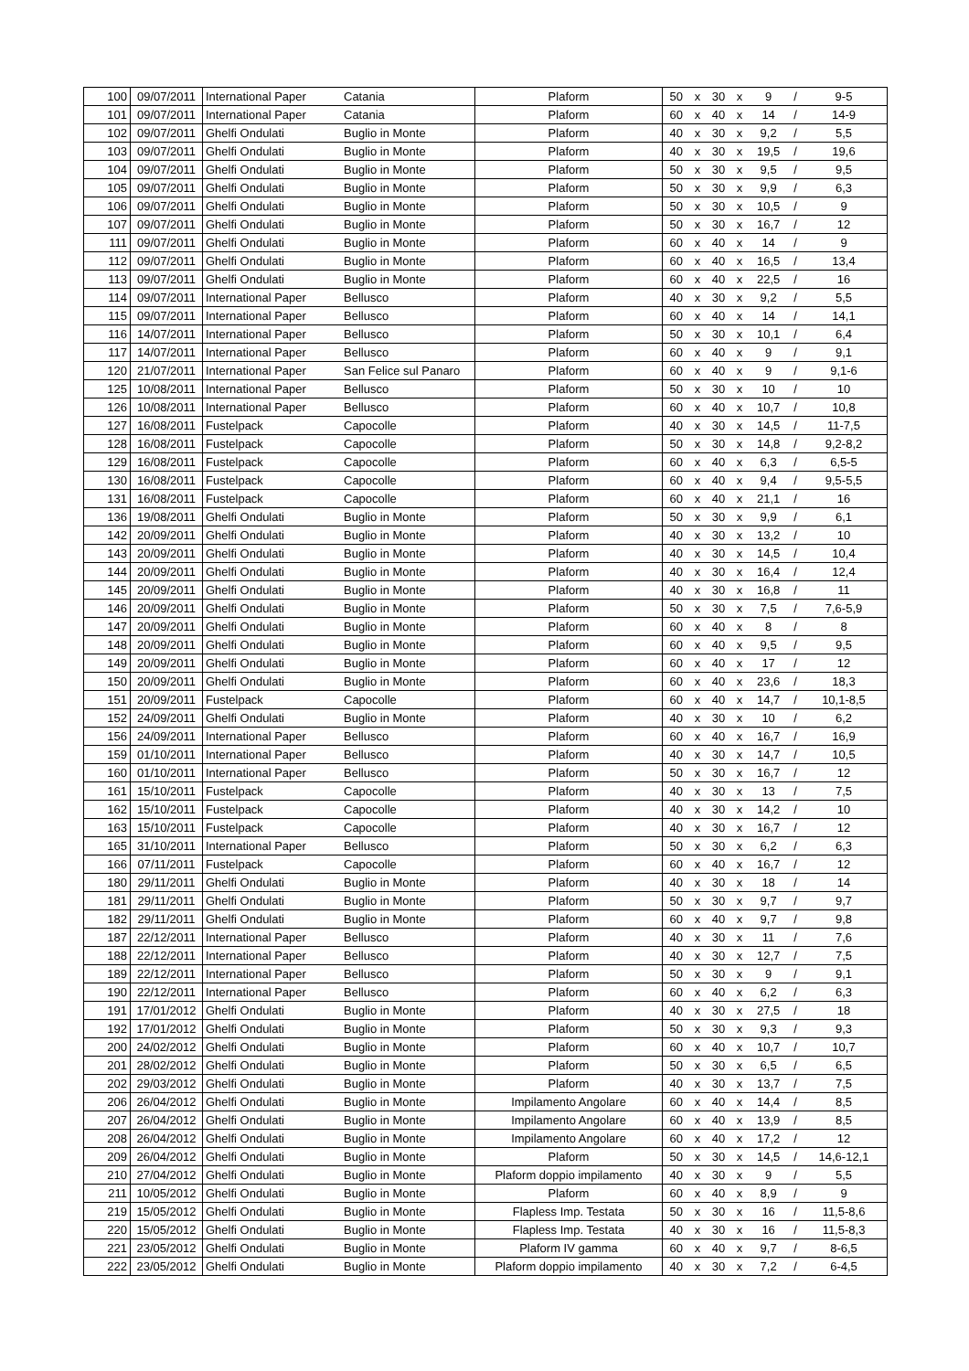| 100 | 09/07/2011 | International Paper | Catania | Plaform | 50 | x | 30 | x | 9 | / | 9-5 |
| 101 | 09/07/2011 | International Paper | Catania | Plaform | 60 | x | 40 | x | 14 | / | 14-9 |
| 102 | 09/07/2011 | Ghelfi Ondulati | Buglio in Monte | Plaform | 40 | x | 30 | x | 9,2 | / | 5,5 |
| 103 | 09/07/2011 | Ghelfi Ondulati | Buglio in Monte | Plaform | 40 | x | 30 | x | 19,5 | / | 19,6 |
| 104 | 09/07/2011 | Ghelfi Ondulati | Buglio in Monte | Plaform | 50 | x | 30 | x | 9,5 | / | 9,5 |
| 105 | 09/07/2011 | Ghelfi Ondulati | Buglio in Monte | Plaform | 50 | x | 30 | x | 9,9 | / | 6,3 |
| 106 | 09/07/2011 | Ghelfi Ondulati | Buglio in Monte | Plaform | 50 | x | 30 | x | 10,5 | / | 9 |
| 107 | 09/07/2011 | Ghelfi Ondulati | Buglio in Monte | Plaform | 50 | x | 30 | x | 16,7 | / | 12 |
| 111 | 09/07/2011 | Ghelfi Ondulati | Buglio in Monte | Plaform | 60 | x | 40 | x | 14 | / | 9 |
| 112 | 09/07/2011 | Ghelfi Ondulati | Buglio in Monte | Plaform | 60 | x | 40 | x | 16,5 | / | 13,4 |
| 113 | 09/07/2011 | Ghelfi Ondulati | Buglio in Monte | Plaform | 60 | x | 40 | x | 22,5 | / | 16 |
| 114 | 09/07/2011 | International Paper | Bellusco | Plaform | 40 | x | 30 | x | 9,2 | / | 5,5 |
| 115 | 09/07/2011 | International Paper | Bellusco | Plaform | 60 | x | 40 | x | 14 | / | 14,1 |
| 116 | 14/07/2011 | International Paper | Bellusco | Plaform | 50 | x | 30 | x | 10,1 | / | 6,4 |
| 117 | 14/07/2011 | International Paper | Bellusco | Plaform | 60 | x | 40 | x | 9 | / | 9,1 |
| 120 | 21/07/2011 | International Paper | San Felice sul Panaro | Plaform | 60 | x | 40 | x | 9 | / | 9,1-6 |
| 125 | 10/08/2011 | International Paper | Bellusco | Plaform | 50 | x | 30 | x | 10 | / | 10 |
| 126 | 10/08/2011 | International Paper | Bellusco | Plaform | 60 | x | 40 | x | 10,7 | / | 10,8 |
| 127 | 16/08/2011 | Fustelpack | Capocolle | Plaform | 40 | x | 30 | x | 14,5 | / | 11-7,5 |
| 128 | 16/08/2011 | Fustelpack | Capocolle | Plaform | 50 | x | 30 | x | 14,8 | / | 9,2-8,2 |
| 129 | 16/08/2011 | Fustelpack | Capocolle | Plaform | 60 | x | 40 | x | 6,3 | / | 6,5-5 |
| 130 | 16/08/2011 | Fustelpack | Capocolle | Plaform | 60 | x | 40 | x | 9,4 | / | 9,5-5,5 |
| 131 | 16/08/2011 | Fustelpack | Capocolle | Plaform | 60 | x | 40 | x | 21,1 | / | 16 |
| 136 | 19/08/2011 | Ghelfi Ondulati | Buglio in Monte | Plaform | 50 | x | 30 | x | 9,9 | / | 6,1 |
| 142 | 20/09/2011 | Ghelfi Ondulati | Buglio in Monte | Plaform | 40 | x | 30 | x | 13,2 | / | 10 |
| 143 | 20/09/2011 | Ghelfi Ondulati | Buglio in Monte | Plaform | 40 | x | 30 | x | 14,5 | / | 10,4 |
| 144 | 20/09/2011 | Ghelfi Ondulati | Buglio in Monte | Plaform | 40 | x | 30 | x | 16,4 | / | 12,4 |
| 145 | 20/09/2011 | Ghelfi Ondulati | Buglio in Monte | Plaform | 40 | x | 30 | x | 16,8 | / | 11 |
| 146 | 20/09/2011 | Ghelfi Ondulati | Buglio in Monte | Plaform | 50 | x | 30 | x | 7,5 | / | 7,6-5,9 |
| 147 | 20/09/2011 | Ghelfi Ondulati | Buglio in Monte | Plaform | 60 | x | 40 | x | 8 | / | 8 |
| 148 | 20/09/2011 | Ghelfi Ondulati | Buglio in Monte | Plaform | 60 | x | 40 | x | 9,5 | / | 9,5 |
| 149 | 20/09/2011 | Ghelfi Ondulati | Buglio in Monte | Plaform | 60 | x | 40 | x | 17 | / | 12 |
| 150 | 20/09/2011 | Ghelfi Ondulati | Buglio in Monte | Plaform | 60 | x | 40 | x | 23,6 | / | 18,3 |
| 151 | 20/09/2011 | Fustelpack | Capocolle | Plaform | 60 | x | 40 | x | 14,7 | / | 10,1-8,5 |
| 152 | 24/09/2011 | Ghelfi Ondulati | Buglio in Monte | Plaform | 40 | x | 30 | x | 10 | / | 6,2 |
| 156 | 24/09/2011 | International Paper | Bellusco | Plaform | 60 | x | 40 | x | 16,7 | / | 16,9 |
| 159 | 01/10/2011 | International Paper | Bellusco | Plaform | 40 | x | 30 | x | 14,7 | / | 10,5 |
| 160 | 01/10/2011 | International Paper | Bellusco | Plaform | 50 | x | 30 | x | 16,7 | / | 12 |
| 161 | 15/10/2011 | Fustelpack | Capocolle | Plaform | 40 | x | 30 | x | 13 | / | 7,5 |
| 162 | 15/10/2011 | Fustelpack | Capocolle | Plaform | 40 | x | 30 | x | 14,2 | / | 10 |
| 163 | 15/10/2011 | Fustelpack | Capocolle | Plaform | 40 | x | 30 | x | 16,7 | / | 12 |
| 165 | 31/10/2011 | International Paper | Bellusco | Plaform | 50 | x | 30 | x | 6,2 | / | 6,3 |
| 166 | 07/11/2011 | Fustelpack | Capocolle | Plaform | 60 | x | 40 | x | 16,7 | / | 12 |
| 180 | 29/11/2011 | Ghelfi Ondulati | Buglio in Monte | Plaform | 40 | x | 30 | x | 18 | / | 14 |
| 181 | 29/11/2011 | Ghelfi Ondulati | Buglio in Monte | Plaform | 50 | x | 30 | x | 9,7 | / | 9,7 |
| 182 | 29/11/2011 | Ghelfi Ondulati | Buglio in Monte | Plaform | 60 | x | 40 | x | 9,7 | / | 9,8 |
| 187 | 22/12/2011 | International Paper | Bellusco | Plaform | 40 | x | 30 | x | 11 | / | 7,6 |
| 188 | 22/12/2011 | International Paper | Bellusco | Plaform | 40 | x | 30 | x | 12,7 | / | 7,5 |
| 189 | 22/12/2011 | International Paper | Bellusco | Plaform | 50 | x | 30 | x | 9 | / | 9,1 |
| 190 | 22/12/2011 | International Paper | Bellusco | Plaform | 60 | x | 40 | x | 6,2 | / | 6,3 |
| 191 | 17/01/2012 | Ghelfi Ondulati | Buglio in Monte | Plaform | 40 | x | 30 | x | 27,5 | / | 18 |
| 192 | 17/01/2012 | Ghelfi Ondulati | Buglio in Monte | Plaform | 50 | x | 30 | x | 9,3 | / | 9,3 |
| 200 | 24/02/2012 | Ghelfi Ondulati | Buglio in Monte | Plaform | 60 | x | 40 | x | 10,7 | / | 10,7 |
| 201 | 28/02/2012 | Ghelfi Ondulati | Buglio in Monte | Plaform | 50 | x | 30 | x | 6,5 | / | 6,5 |
| 202 | 29/03/2012 | Ghelfi Ondulati | Buglio in Monte | Plaform | 40 | x | 30 | x | 13,7 | / | 7,5 |
| 206 | 26/04/2012 | Ghelfi Ondulati | Buglio in Monte | Impilamento Angolare | 60 | x | 40 | x | 14,4 | / | 8,5 |
| 207 | 26/04/2012 | Ghelfi Ondulati | Buglio in Monte | Impilamento Angolare | 60 | x | 40 | x | 13,9 | / | 8,5 |
| 208 | 26/04/2012 | Ghelfi Ondulati | Buglio in Monte | Impilamento Angolare | 60 | x | 40 | x | 17,2 | / | 12 |
| 209 | 26/04/2012 | Ghelfi Ondulati | Buglio in Monte | Plaform | 50 | x | 30 | x | 14,5 | / | 14,6-12,1 |
| 210 | 27/04/2012 | Ghelfi Ondulati | Buglio in Monte | Plaform doppio impilamento | 40 | x | 30 | x | 9 | / | 5,5 |
| 211 | 10/05/2012 | Ghelfi Ondulati | Buglio in Monte | Plaform | 60 | x | 40 | x | 8,9 | / | 9 |
| 219 | 15/05/2012 | Ghelfi Ondulati | Buglio in Monte | Flapless Imp. Testata | 50 | x | 30 | x | 16 | / | 11,5-8,6 |
| 220 | 15/05/2012 | Ghelfi Ondulati | Buglio in Monte | Flapless Imp. Testata | 40 | x | 30 | x | 16 | / | 11,5-8,3 |
| 221 | 23/05/2012 | Ghelfi Ondulati | Buglio in Monte | Plaform IV gamma | 60 | x | 40 | x | 9,7 | / | 8-6,5 |
| 222 | 23/05/2012 | Ghelfi Ondulati | Buglio in Monte | Plaform doppio impilamento | 40 | x | 30 | x | 7,2 | / | 6-4,5 |